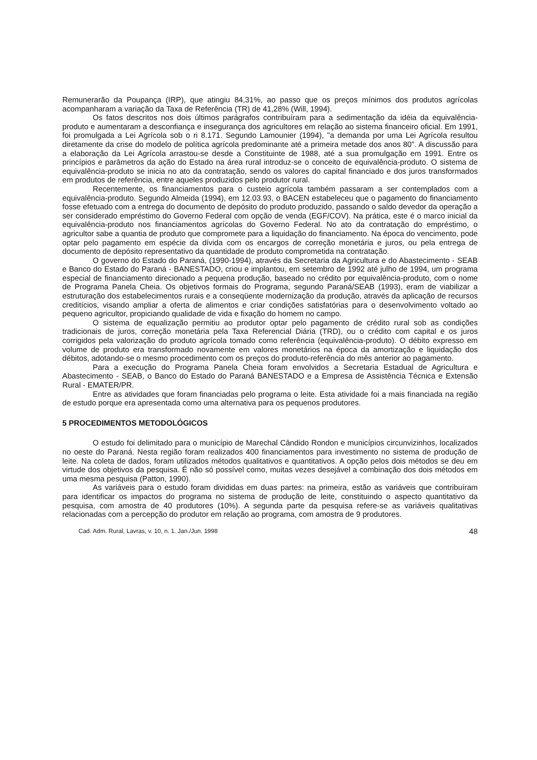Remunerarão da Poupança (IRP), que atingiu 84,31%, ao passo que os preços mínimos dos produtos agrícolas acompanharam a variação da Taxa de Referência (TR) de 41,28% (Will, 1994).
Os fatos descritos nos dois últimos parágrafos contribuíram para a sedimentação da idéia da equivalência-produto e aumentaram a desconfiança e insegurança dos agricultores em relação ao sistema financeiro oficial. Em 1991, foi promulgada a Lei Agrícola sob o ri 8.171. Segundo Lamounier (1994), "a demanda por uma Lei Agrícola resultou diretamente da crise do modelo de política agrícola predominante até a primeira metade dos anos 80". A discussão para a elaboração da Lei Agrícola arrastou-se desde a Constituinte de 1988, até a sua promulgação em 1991. Entre os princípios e parâmetros da ação do Estado na área rural introduz-se o conceito de equivalência-produto. O sistema de equivalência-produto se inicia no ato da contratação, sendo os valores do capital financiado e dos juros transformados em produtos de referência, entre aqueles produzidos pelo produtor rural.
Recentemente, os financiamentos para o custeio agrícola também passaram a ser contemplados com a equivalência-produto. Segundo Almeida (1994), em 12.03.93, o BACEN estabeleceu que o pagamento do financiamento fosse efetuado com a entrega do documento de depósito do produto produzido, passando o saldo devedor da operação a ser considerado empréstimo do Governo Federal com opção de venda (EGF/COV). Na prática, este é o marco inicial da equivalência-produto nos financiamentos agrícolas do Governo Federal. No ato da contratação do empréstimo, o agricultor sabe a quantia de produto que compromete para a liquidação do financiamento. Na época do vencimento, pode optar pelo pagamento em espécie da dívida com os encargos de correção monetária e juros, ou pela entrega de documento de depósito representativo da quantidade de produto comprometida na contratação.
O governo do Estado do Paraná, (1990-1994), através da Secretaria da Agricultura e do Abastecimento - SEAB e Banco do Estado do Paraná - BANESTADO, criou e implantou, em setembro de 1992 até julho de 1994, um programa especial de financiamento direcionado a pequena produção, baseado no crédito por equivalência-produto, com o nome de Programa Panela Cheia. Os objetivos formais do Programa, segundo Paraná/SEAB (1993), eram de viabilizar a estruturação dos estabelecimentos rurais e a conseqüente modernização da produção, através da aplicação de recursos creditícios, visando ampliar a oferta de alimentos e criar condições satisfatórias para o desenvolvimento voltado ao pequeno agricultor, propiciando qualidade de vida e fixação do homem no campo.
O sistema de equalização permitiu ao produtor optar pelo pagamento de crédito rural sob as condições tradicionais de juros, correção monetária pela Taxa Referencial Diária (TRD), ou o crédito com capital e os juros corrigidos pela valorização do produto agrícola tomado como referência (equivalência-produto). O débito expresso em volume de produto era transformado novamente em valores monetários na época da amortização e liquidação dos débitos, adotando-se o mesmo procedimento com os preços do produto-referência do mês anterior ao pagamento.
Para a execução do Programa Panela Cheia foram envolvidos a Secretaria Estadual de Agricultura e Abastecimento - SEAB, o Banco do Estado do Paraná BANESTADO e a Empresa de Assistência Técnica e Extensão Rural - EMATER/PR.
Entre as atividades que foram financiadas pelo programa o leite. Esta atividade foi a mais financiada na região de estudo porque era apresentada como uma alternativa para os pequenos produtores.
5 PROCEDIMENTOS METODOLÓGICOS
O estudo foi delimitado para o município de Marechal Cândido Rondon e municípios circunvizinhos, localizados no oeste do Paraná. Nesta região foram realizados 400 financiamentos para investimento no sistema de produção de leite. Na coleta de dados, foram utilizados métodos qualitativos e quantitativos. A opção pelos dois métodos se deu em virtude dos objetivos da pesquisa. É não só possível como, muitas vezes desejável a combinação dos dois métodos em uma mesma pesquisa (Patton, 1990).
As variáveis para o estudo foram divididas em duas partes: na primeira, estão as variáveis que contribuíram para identificar os impactos do programa no sistema de produção de leite, constituindo o aspecto quantitativo da pesquisa, com amostra de 40 produtores (10%). A segunda parte da pesquisa refere-se as variáveis qualitativas relacionadas com a percepção do produtor em relação ao programa, com amostra de 9 produtores.
Cad. Adm. Rural, Lavras, v. 10, n. 1. Jan./Jun. 1998 48